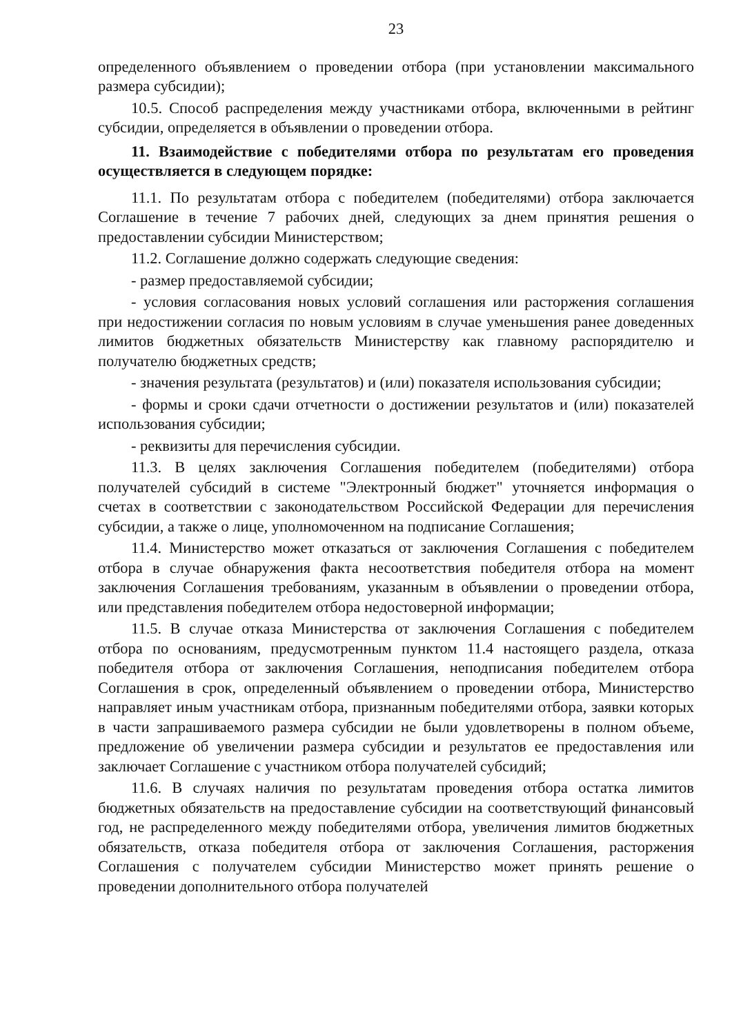23
определенного объявлением о проведении отбора (при установлении максимального размера субсидии);
10.5. Способ распределения между участниками отбора, включенными в рейтинг субсидии, определяется в объявлении о проведении отбора.
11. Взаимодействие с победителями отбора по результатам его проведения осуществляется в следующем порядке:
11.1. По результатам отбора с победителем (победителями) отбора заключается Соглашение в течение 7 рабочих дней, следующих за днем принятия решения о предоставлении субсидии Министерством;
11.2. Соглашение должно содержать следующие сведения:
- размер предоставляемой субсидии;
- условия согласования новых условий соглашения или расторжения соглашения при недостижении согласия по новым условиям в случае уменьшения ранее доведенных лимитов бюджетных обязательств Министерству как главному распорядителю и получателю бюджетных средств;
- значения результата (результатов) и (или) показателя использования субсидии;
- формы и сроки сдачи отчетности о достижении результатов и (или) показателей использования субсидии;
- реквизиты для перечисления субсидии.
11.3. В целях заключения Соглашения победителем (победителями) отбора получателей субсидий в системе "Электронный бюджет" уточняется информация о счетах в соответствии с законодательством Российской Федерации для перечисления субсидии, а также о лице, уполномоченном на подписание Соглашения;
11.4. Министерство может отказаться от заключения Соглашения с победителем отбора в случае обнаружения факта несоответствия победителя отбора на момент заключения Соглашения требованиям, указанным в объявлении о проведении отбора, или представления победителем отбора недостоверной информации;
11.5. В случае отказа Министерства от заключения Соглашения с победителем отбора по основаниям, предусмотренным пунктом 11.4 настоящего раздела, отказа победителя отбора от заключения Соглашения, неподписания победителем отбора Соглашения в срок, определенный объявлением о проведении отбора, Министерство направляет иным участникам отбора, признанным победителями отбора, заявки которых в части запрашиваемого размера субсидии не были удовлетворены в полном объеме, предложение об увеличении размера субсидии и результатов ее предоставления или заключает Соглашение с участником отбора получателей субсидий;
11.6. В случаях наличия по результатам проведения отбора остатка лимитов бюджетных обязательств на предоставление субсидии на соответствующий финансовый год, не распределенного между победителями отбора, увеличения лимитов бюджетных обязательств, отказа победителя отбора от заключения Соглашения, расторжения Соглашения с получателем субсидии Министерство может принять решение о проведении дополнительного отбора получателей